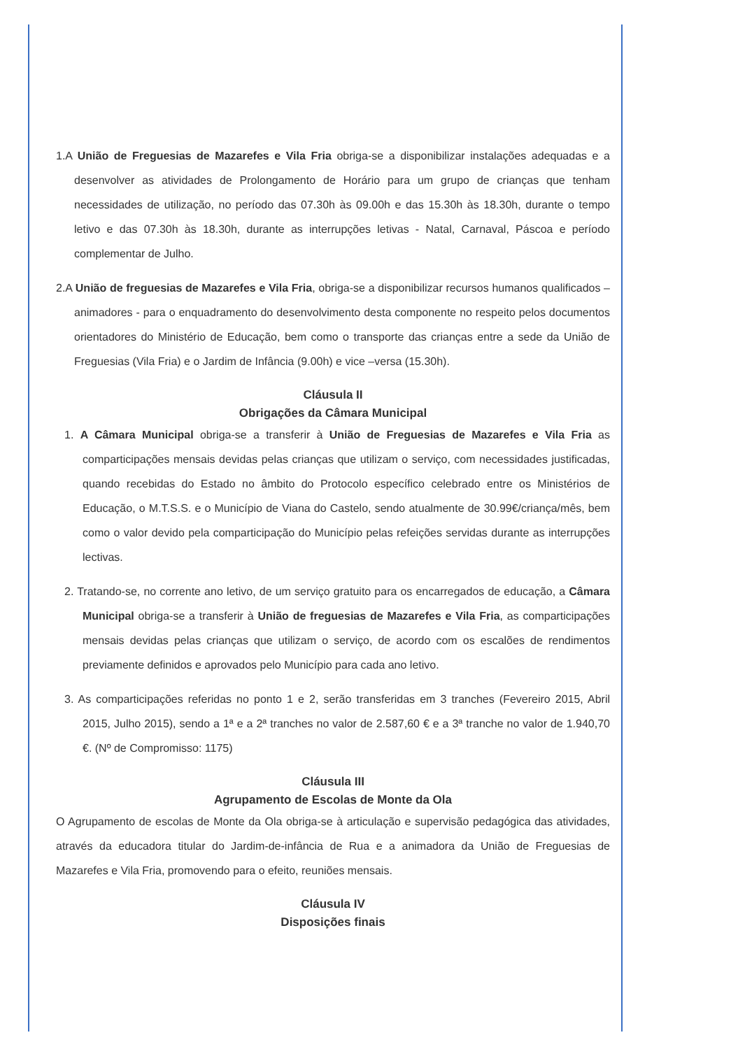1.A União de Freguesias de Mazarefes e Vila Fria obriga-se a disponibilizar instalações adequadas e a desenvolver as atividades de Prolongamento de Horário para um grupo de crianças que tenham necessidades de utilização, no período das 07.30h às 09.00h e das 15.30h às 18.30h, durante o tempo letivo e das 07.30h às 18.30h, durante as interrupções letivas - Natal, Carnaval, Páscoa e período complementar de Julho.
2.A União de freguesias de Mazarefes e Vila Fria, obriga-se a disponibilizar recursos humanos qualificados – animadores - para o enquadramento do desenvolvimento desta componente no respeito pelos documentos orientadores do Ministério de Educação, bem como o transporte das crianças entre a sede da União de Freguesias (Vila Fria) e o Jardim de Infância (9.00h) e vice –versa (15.30h).
Cláusula II
Obrigações da Câmara Municipal
1. A Câmara Municipal obriga-se a transferir à União de Freguesias de Mazarefes e Vila Fria as comparticipações mensais devidas pelas crianças que utilizam o serviço, com necessidades justificadas, quando recebidas do Estado no âmbito do Protocolo específico celebrado entre os Ministérios de Educação, o M.T.S.S. e o Município de Viana do Castelo, sendo atualmente de 30.99€/criança/mês, bem como o valor devido pela comparticipação do Município pelas refeições servidas durante as interrupções lectivas.
2. Tratando-se, no corrente ano letivo, de um serviço gratuito para os encarregados de educação, a Câmara Municipal obriga-se a transferir à União de freguesias de Mazarefes e Vila Fria, as comparticipações mensais devidas pelas crianças que utilizam o serviço, de acordo com os escalões de rendimentos previamente definidos e aprovados pelo Município para cada ano letivo.
3. As comparticipações referidas no ponto 1 e 2, serão transferidas em 3 tranches (Fevereiro 2015, Abril 2015, Julho 2015), sendo a 1ª e a 2ª tranches no valor de 2.587,60 € e a 3ª tranche no valor de 1.940,70 €. (Nº de Compromisso: 1175)
Cláusula III
Agrupamento de Escolas de Monte da Ola
O Agrupamento de escolas de Monte da Ola obriga-se à articulação e supervisão pedagógica das atividades, através da educadora titular do Jardim-de-infância de Rua e a animadora da União de Freguesias de Mazarefes e Vila Fria, promovendo para o efeito, reuniões mensais.
Cláusula IV
Disposições finais